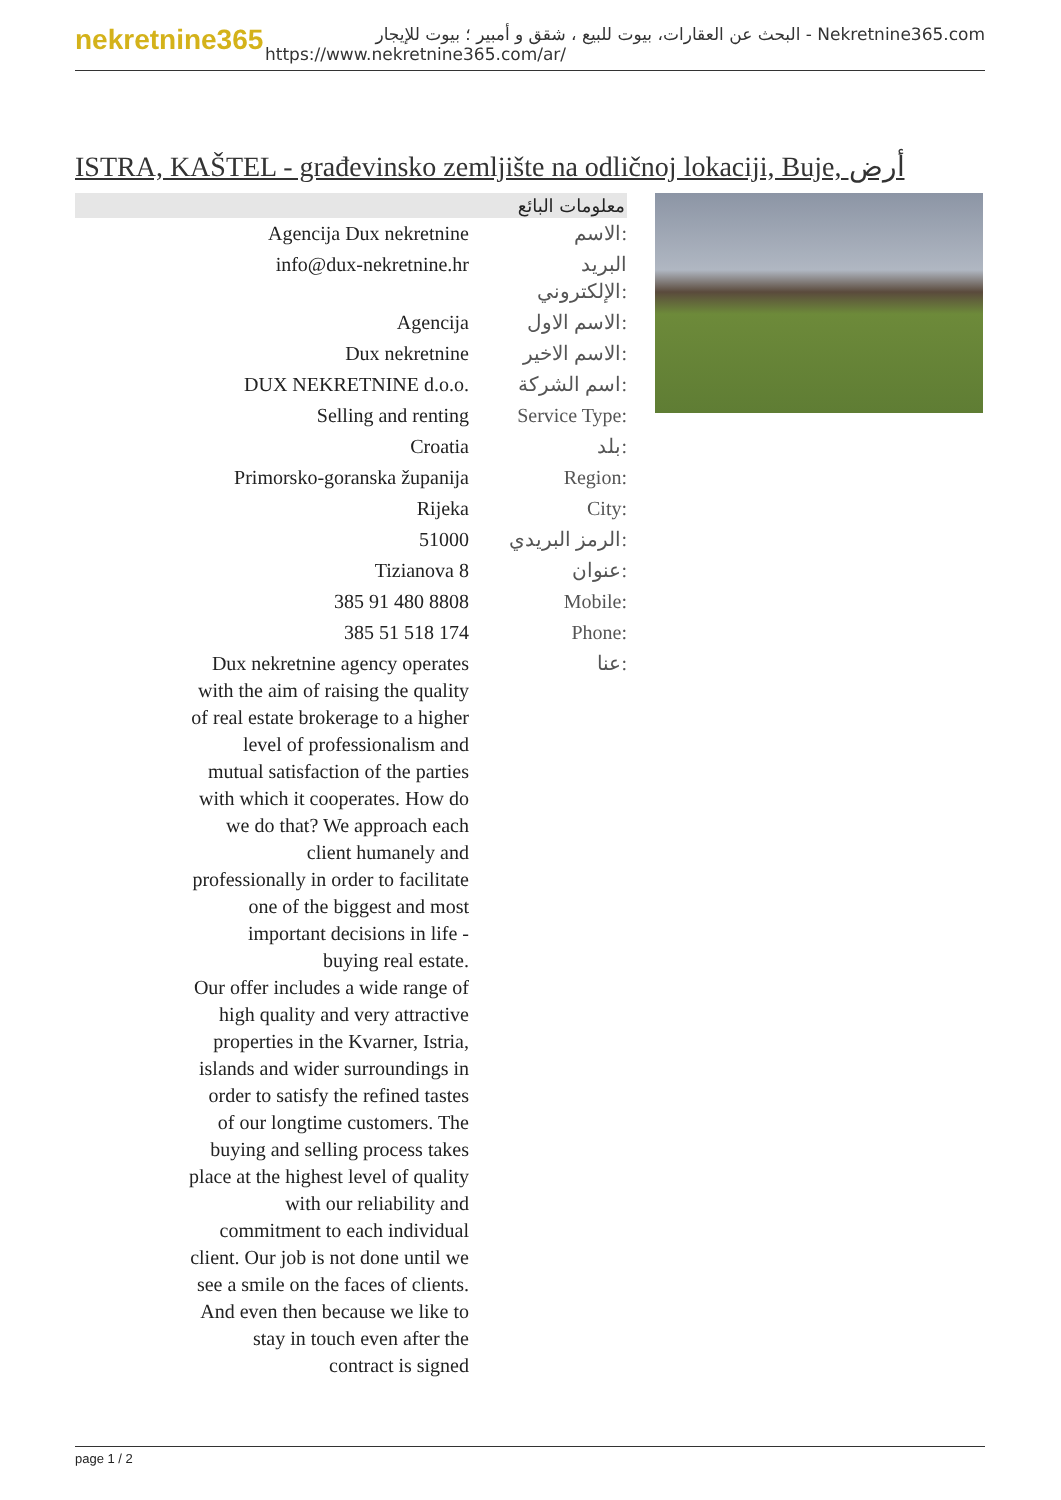nekretnine365
البحث عن العقارات، بيوت للبيع ، شقق و أمبير ؛ بيوت للإيجار - Nekretnine365.com
https://www.nekretnine365.com/ar/
ISTRA, KAŠTEL - građevinsko zemljište na odličnoj lokaciji, Buje, أرض
| معلومات البائع | | |
| --- | --- | --- |
| | Agencija Dux nekretnine | الاسم: |
| | info@dux-nekretnine.hr | البريد الإلكتروني: |
| | Agencija | الاسم الاول: |
| | Dux nekretnine | الاسم الاخير: |
| | DUX NEKRETNINE d.o.o. | اسم الشركة: |
| | Selling and renting | Service Type: |
| | Croatia | بلد: |
| | Primorsko-goranska županija | Region: |
| | Rijeka | City: |
| | 51000 | الرمز البريدي: |
| | Tizianova 8 | عنوان: |
| | 385 91 480 8808 | Mobile: |
| | 385 51 518 174 | Phone: |
| | Dux nekretnine agency operates with the aim of raising the quality of real estate brokerage to a higher level of professionalism and mutual satisfaction of the parties with which it cooperates. How do we do that? We approach each client humanely and professionally in order to facilitate one of the biggest and most important decisions in life - buying real estate. Our offer includes a wide range of high quality and very attractive properties in the Kvarner, Istria, islands and wider surroundings in order to satisfy the refined tastes of our longtime customers. The buying and selling process takes place at the highest level of quality with our reliability and commitment to each individual client. Our job is not done until we see a smile on the faces of clients. And even then because we like to stay in touch even after the contract is signed | عنا: |
page 1 / 2